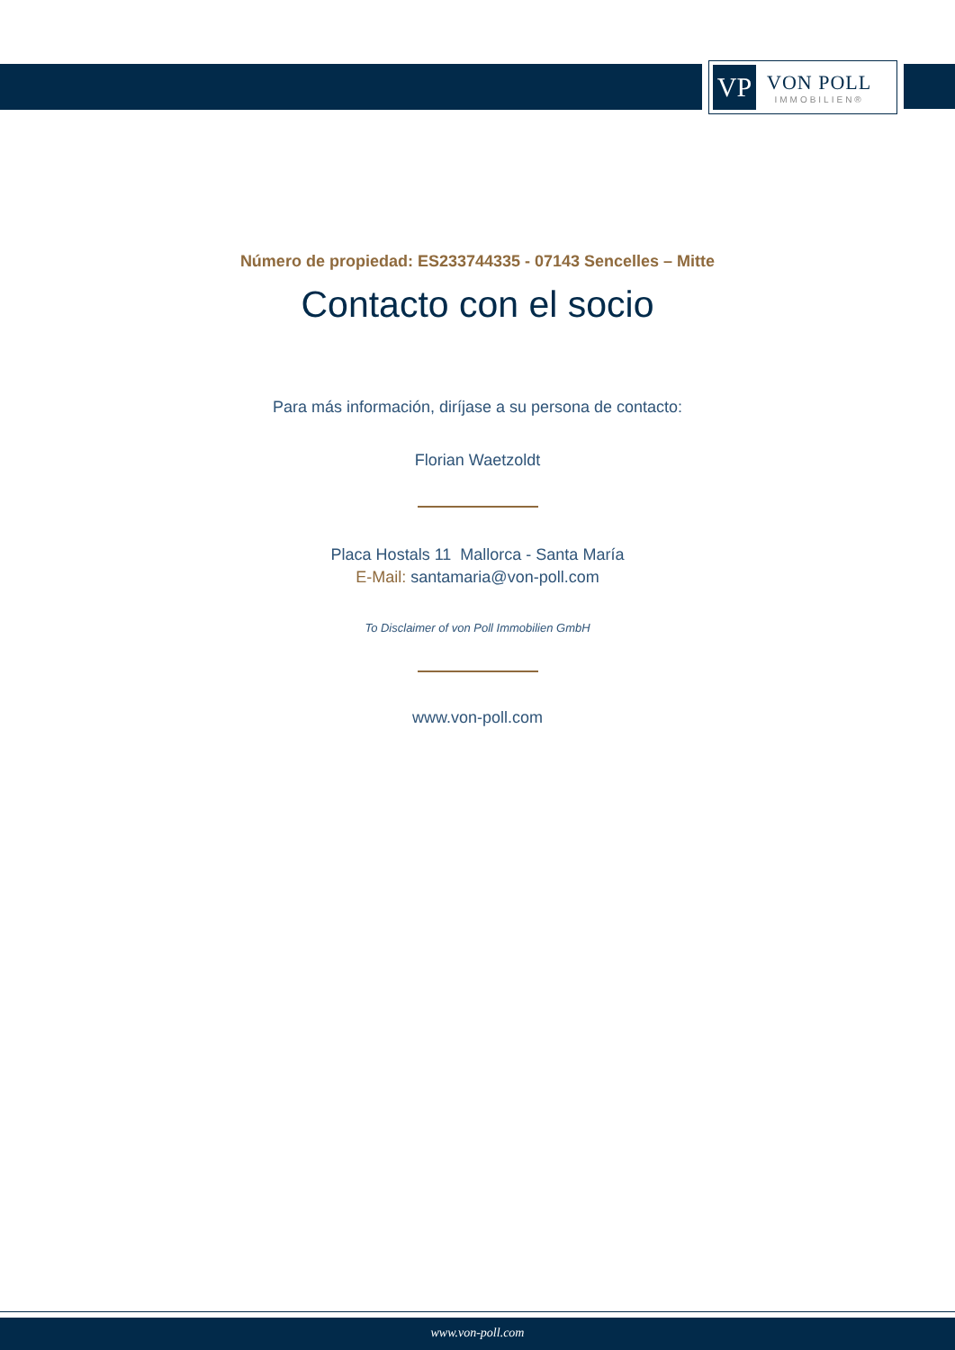VP
VON POLL
IMMOBILIEN®
Número de propiedad: ES233744335 - 07143 Sencelles – Mitte
Contacto con el socio
Para más información, diríjase a su persona de contacto:
Florian Waetzoldt
Placa Hostals 11 Mallorca - Santa María
E-Mail: santamaria@von-poll.com
To Disclaimer of von Poll Immobilien GmbH
www.von-poll.com
www.von-poll.com